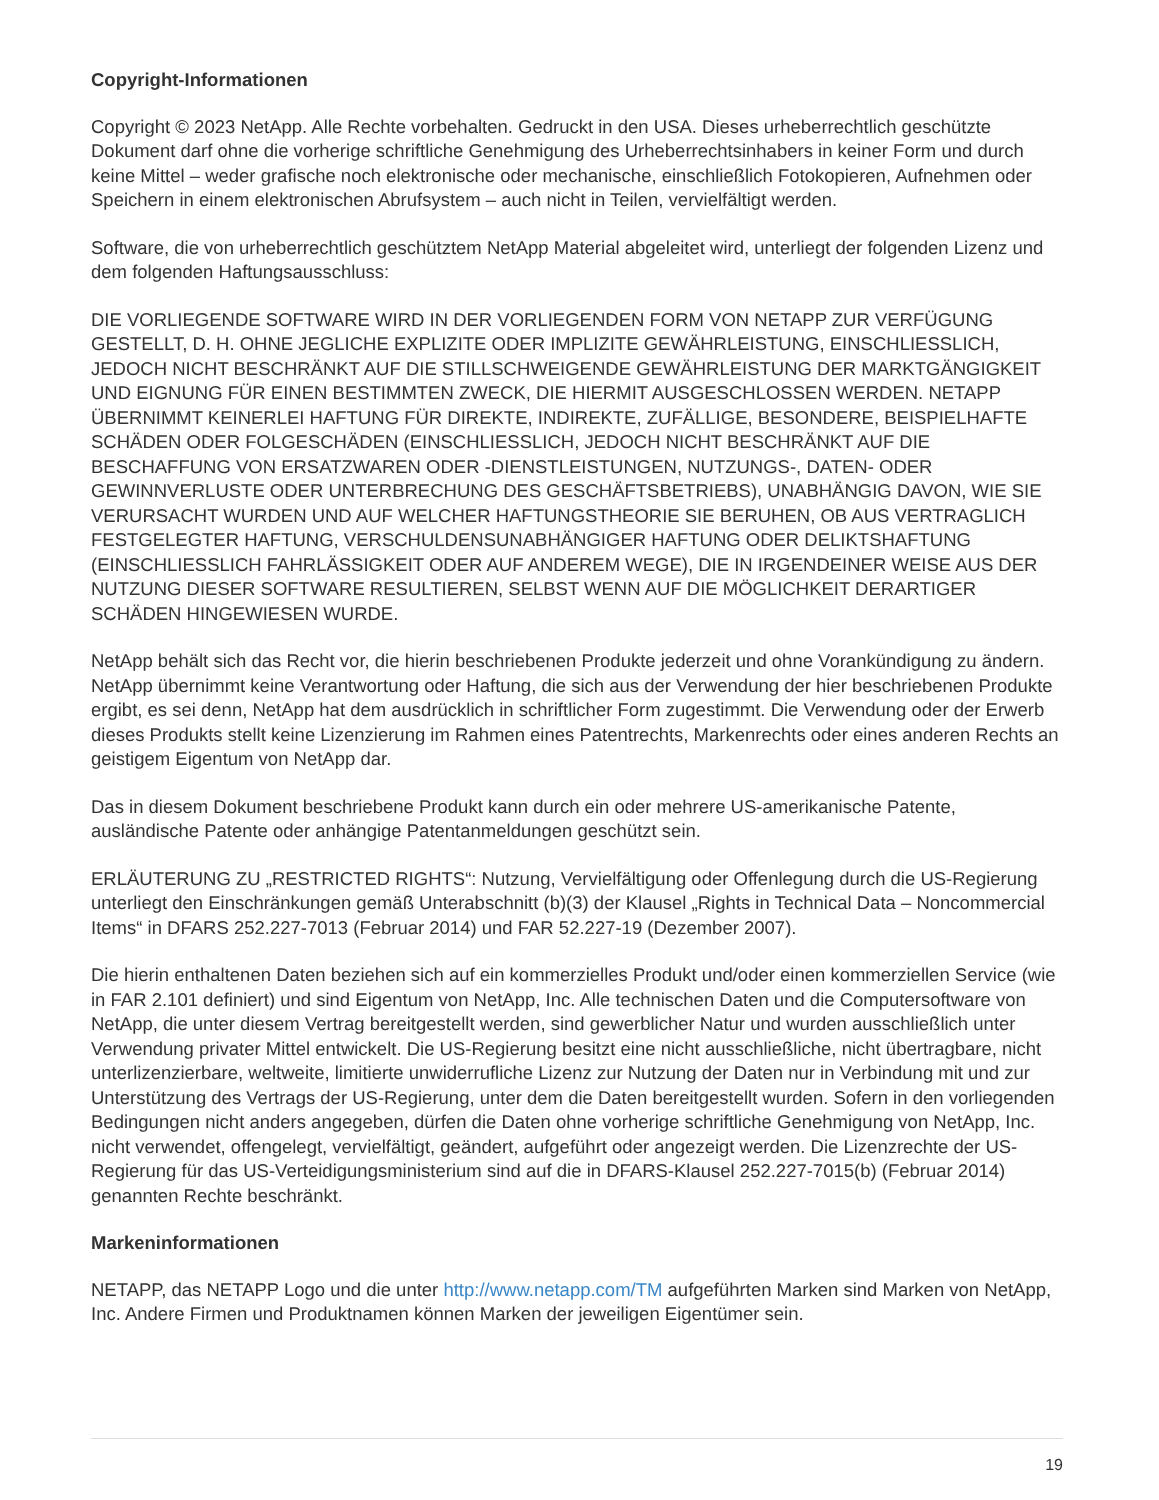Copyright-Informationen
Copyright © 2023 NetApp. Alle Rechte vorbehalten. Gedruckt in den USA. Dieses urheberrechtlich geschützte Dokument darf ohne die vorherige schriftliche Genehmigung des Urheberrechtsinhabers in keiner Form und durch keine Mittel – weder grafische noch elektronische oder mechanische, einschließlich Fotokopieren, Aufnehmen oder Speichern in einem elektronischen Abrufsystem – auch nicht in Teilen, vervielfältigt werden.
Software, die von urheberrechtlich geschütztem NetApp Material abgeleitet wird, unterliegt der folgenden Lizenz und dem folgenden Haftungsausschluss:
DIE VORLIEGENDE SOFTWARE WIRD IN DER VORLIEGENDEN FORM VON NETAPP ZUR VERFÜGUNG GESTELLT, D. H. OHNE JEGLICHE EXPLIZITE ODER IMPLIZITE GEWÄHRLEISTUNG, EINSCHLIESSLICH, JEDOCH NICHT BESCHRÄNKT AUF DIE STILLSCHWEIGENDE GEWÄHRLEISTUNG DER MARKTGÄNGIGKEIT UND EIGNUNG FÜR EINEN BESTIMMTEN ZWECK, DIE HIERMIT AUSGESCHLOSSEN WERDEN. NETAPP ÜBERNIMMT KEINERLEI HAFTUNG FÜR DIREKTE, INDIREKTE, ZUFÄLLIGE, BESONDERE, BEISPIELHAFTE SCHÄDEN ODER FOLGESCHÄDEN (EINSCHLIESSLICH, JEDOCH NICHT BESCHRÄNKT AUF DIE BESCHAFFUNG VON ERSATZWAREN ODER -DIENSTLEISTUNGEN, NUTZUNGS-, DATEN- ODER GEWINNVERLUSTE ODER UNTERBRECHUNG DES GESCHÄFTSBETRIEBS), UNABHÄNGIG DAVON, WIE SIE VERURSACHT WURDEN UND AUF WELCHER HAFTUNGSTHEORIE SIE BERUHEN, OB AUS VERTRAGLICH FESTGELEGTER HAFTUNG, VERSCHULDENSUNABHÄNGIGER HAFTUNG ODER DELIKTSHAFTUNG (EINSCHLIESSLICH FAHRLÄSSIGKEIT ODER AUF ANDEREM WEGE), DIE IN IRGENDEINER WEISE AUS DER NUTZUNG DIESER SOFTWARE RESULTIEREN, SELBST WENN AUF DIE MÖGLICHKEIT DERARTIGER SCHÄDEN HINGEWIESEN WURDE.
NetApp behält sich das Recht vor, die hierin beschriebenen Produkte jederzeit und ohne Vorankündigung zu ändern. NetApp übernimmt keine Verantwortung oder Haftung, die sich aus der Verwendung der hier beschriebenen Produkte ergibt, es sei denn, NetApp hat dem ausdrücklich in schriftlicher Form zugestimmt. Die Verwendung oder der Erwerb dieses Produkts stellt keine Lizenzierung im Rahmen eines Patentrechts, Markenrechts oder eines anderen Rechts an geistigem Eigentum von NetApp dar.
Das in diesem Dokument beschriebene Produkt kann durch ein oder mehrere US-amerikanische Patente, ausländische Patente oder anhängige Patentanmeldungen geschützt sein.
ERLÄUTERUNG ZU „RESTRICTED RIGHTS“: Nutzung, Vervielfältigung oder Offenlegung durch die US-Regierung unterliegt den Einschränkungen gemäß Unterabschnitt (b)(3) der Klausel „Rights in Technical Data – Noncommercial Items“ in DFARS 252.227-7013 (Februar 2014) und FAR 52.227-19 (Dezember 2007).
Die hierin enthaltenen Daten beziehen sich auf ein kommerzielles Produkt und/oder einen kommerziellen Service (wie in FAR 2.101 definiert) und sind Eigentum von NetApp, Inc. Alle technischen Daten und die Computersoftware von NetApp, die unter diesem Vertrag bereitgestellt werden, sind gewerblicher Natur und wurden ausschließlich unter Verwendung privater Mittel entwickelt. Die US-Regierung besitzt eine nicht ausschließliche, nicht übertragbare, nicht unterlizenzierbare, weltweite, limitierte unwiderrufliche Lizenz zur Nutzung der Daten nur in Verbindung mit und zur Unterstützung des Vertrags der US-Regierung, unter dem die Daten bereitgestellt wurden. Sofern in den vorliegenden Bedingungen nicht anders angegeben, dürfen die Daten ohne vorherige schriftliche Genehmigung von NetApp, Inc. nicht verwendet, offengelegt, vervielfältigt, geändert, aufgeführt oder angezeigt werden. Die Lizenzrechte der US-Regierung für das US-Verteidigungsministerium sind auf die in DFARS-Klausel 252.227-7015(b) (Februar 2014) genannten Rechte beschränkt.
Markeninformationen
NETAPP, das NETAPP Logo und die unter http://www.netapp.com/TM aufgeführten Marken sind Marken von NetApp, Inc. Andere Firmen und Produktnamen können Marken der jeweiligen Eigentümer sein.
19